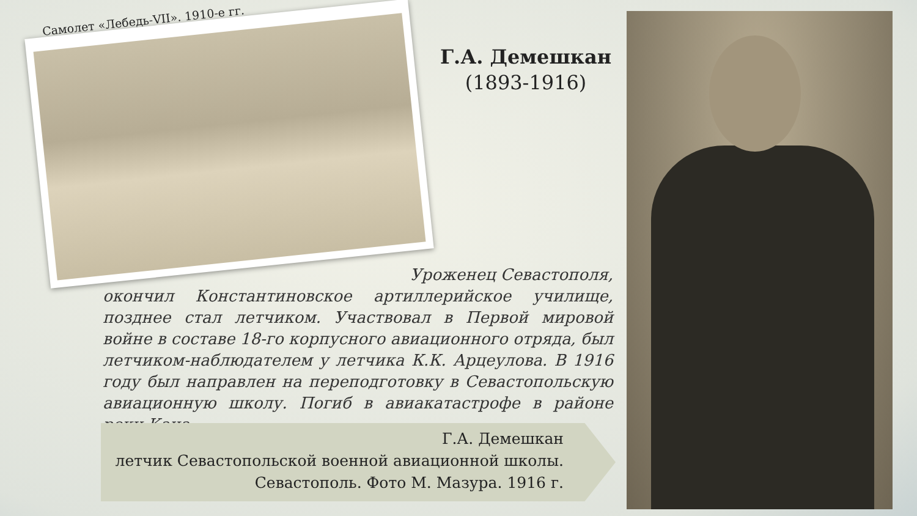Самолет «Лебедь-VII». 1910-е гг.
Г.А. Демешкан
(1893-1916)
Уроженец Севастополя,
окончил Константиновское артиллерийское училище, позднее стал летчиком. Участвовал в Первой мировой войне в составе 18-го корпусного авиационного отряда, был летчиком-наблюдателем у летчика К.К. Арцеулова. В 1916 году был направлен на переподготовку в Севастопольскую авиационную школу. Погиб в авиакатастрофе в районе реки Кача.
Г.А. Демешкан
летчик Севастопольской военной авиационной школы.
Севастополь. Фото М. Мазура. 1916 г.